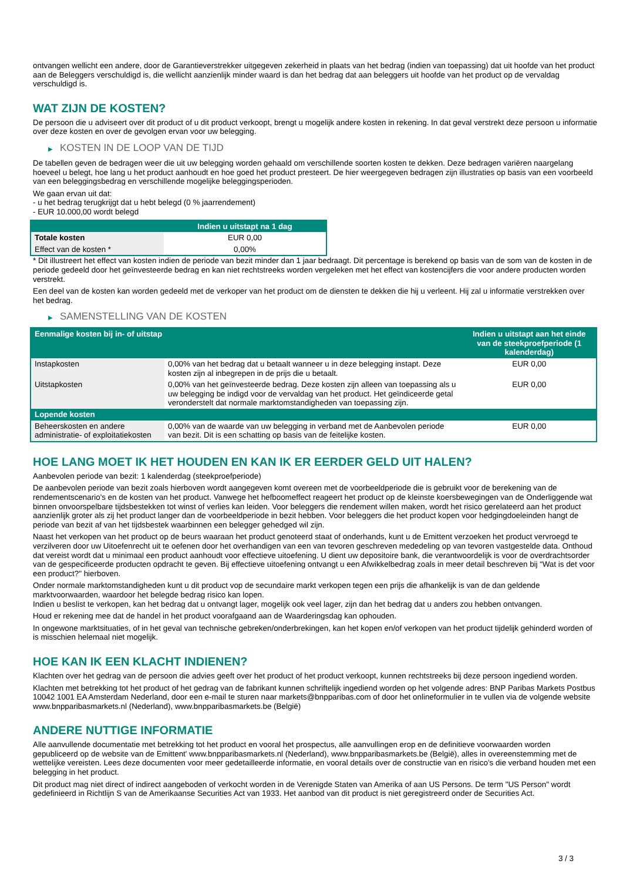ontvangen wellicht een andere, door de Garantieverstrekker uitgegeven zekerheid in plaats van het bedrag (indien van toepassing) dat uit hoofde van het product aan de Beleggers verschuldigd is, die wellicht aanzienlijk minder waard is dan het bedrag dat aan beleggers uit hoofde van het product op de vervaldag verschuldigd is.
WAT ZIJN DE KOSTEN?
De persoon die u adviseert over dit product of u dit product verkoopt, brengt u mogelijk andere kosten in rekening. In dat geval verstrekt deze persoon u informatie over deze kosten en over de gevolgen ervan voor uw belegging.
▶ KOSTEN IN DE LOOP VAN DE TIJD
De tabellen geven de bedragen weer die uit uw belegging worden gehaald om verschillende soorten kosten te dekken. Deze bedragen variëren naargelang hoeveel u belegt, hoe lang u het product aanhoudt en hoe goed het product presteert. De hier weergegeven bedragen zijn illustraties op basis van een voorbeeld van een beleggingsbedrag en verschillende mogelijke beleggingsperioden.
We gaan ervan uit dat:
- u het bedrag terugkrijgt dat u hebt belegd (0 % jaarrendement)
- EUR 10.000,00 wordt belegd
| | Indien u uitstapt na 1 dag |
| --- | --- |
| Totale kosten | EUR 0,00 |
| Effect van de kosten * | 0,00% |
* Dit illustreert het effect van kosten indien de periode van bezit minder dan 1 jaar bedraagt. Dit percentage is berekend op basis van de som van de kosten in de periode gedeeld door het geïnvesteerde bedrag en kan niet rechtstreeks worden vergeleken met het effect van kostencijfers die voor andere producten worden verstrekt.
Een deel van de kosten kan worden gedeeld met de verkoper van het product om de diensten te dekken die hij u verleent. Hij zal u informatie verstrekken over het bedrag.
▶ SAMENSTELLING VAN DE KOSTEN
| Eenmalige kosten bij in- of uitstap | | Indien u uitstapt aan het einde van de steekproefperiode (1 kalenderdag) |
| --- | --- | --- |
| Instapkosten | 0,00% van het bedrag dat u betaalt wanneer u in deze belegging instapt. Deze kosten zijn al inbegrepen in de prijs die u betaalt. | EUR 0,00 |
| Uitstapkosten | 0,00% van het geïnvesteerde bedrag. Deze kosten zijn alleen van toepassing als u uw belegging be indigd voor de vervaldag van het product. Het geïndiceerde getal veronderstelt dat normale marktomstandigheden van toepassing zijn. | EUR 0,00 |
| Lopende kosten | | |
| Beheerskosten en andere administratie- of exploitatiekosten | 0,00% van de waarde van uw belegging in verband met de Aanbevolen periode van bezit. Dit is een schatting op basis van de feitelijke kosten. | EUR 0,00 |
HOE LANG MOET IK HET HOUDEN EN KAN IK ER EERDER GELD UIT HALEN?
Aanbevolen periode van bezit: 1 kalenderdag (steekproefperiode)
De aanbevolen periode van bezit zoals hierboven wordt aangegeven komt overeen met de voorbeeldperiode die is gebruikt voor de berekening van de rendementscenario's en de kosten van het product. Vanwege het hefboomeffect reageert het product op de kleinste koersbewegingen van de Onderliggende wat binnen onvoorspelbare tijdsbestekken tot winst of verlies kan leiden. Voor beleggers die rendement willen maken, wordt het risico gerelateerd aan het product aanzienlijk groter als zij het product langer dan de voorbeeldperiode in bezit hebben. Voor beleggers die het product kopen voor hedgingdoeleinden hangt de periode van bezit af van het tijdsbestek waarbinnen een belegger gehedged wil zijn.
Naast het verkopen van het product op de beurs waaraan het product genoteerd staat of onderhands, kunt u de Emittent verzoeken het product vervroegd te verzilveren door uw Uitoefenrecht uit te oefenen door het overhandigen van een van tevoren geschreven mededeling op van tevoren vastgestelde data. Onthoud dat vereist wordt dat u minimaal een product aanhoudt voor effectieve uitoefening. U dient uw depositoire bank, die verantwoordelijk is voor de overdrachtsorder van de gespecificeerde producten opdracht te geven. Bij effectieve uitoefening ontvangt u een Afwikkelbedrag zoals in meer detail beschreven bij “Wat is det voor een product?" hierboven.
Onder normale marktomstandigheden kunt u dit product vop de secundaire markt verkopen tegen een prijs die afhankelijk is van de dan geldende marktvoorwaarden, waardoor het belegde bedrag risico kan lopen.
Indien u beslist te verkopen, kan het bedrag dat u ontvangt lager, mogelijk ook veel lager, zijn dan het bedrag dat u anders zou hebben ontvangen.
Houd er rekening mee dat de handel in het product voorafgaand aan de Waarderingsdag kan ophouden.
In ongewone marktsituaties, of in het geval van technische gebreken/onderbrekingen, kan het kopen en/of verkopen van het product tijdelijk gehinderd worden of is misschien helemaal niet mogelijk.
HOE KAN IK EEN KLACHT INDIENEN?
Klachten over het gedrag van de persoon die advies geeft over het product of het product verkoopt, kunnen rechtstreeks bij deze persoon ingediend worden.
Klachten met betrekking tot het product of het gedrag van de fabrikant kunnen schriftelijk ingediend worden op het volgende adres: BNP Paribas Markets Postbus 10042 1001 EA Amsterdam Nederland, door een e-mail te sturen naar markets@bnpparibas.com of door het onlineformulier in te vullen via de volgende website www.bnpparibasmarkets.nl (Nederland), www.bnpparibasmarkets.be (België)
ANDERE NUTTIGE INFORMATIE
Alle aanvullende documentatie met betrekking tot het product en vooral het prospectus, alle aanvullingen erop en de definitieve voorwaarden worden gepubliceerd op de website van de Emittent' www.bnpparibasmarkets.nl (Nederland), www.bnpparibasmarkets.be (België), alles in overeenstemming met de wettelijke vereisten. Lees deze documenten voor meer gedetailleerde informatie, en vooral details over de constructie van en risico’s die verband houden met een belegging in het product.
Dit product mag niet direct of indirect aangeboden of verkocht worden in de Verenigde Staten van Amerika of aan US Persons. De term "US Person" wordt gedefinieerd in Richtlijn S van de Amerikaanse Securities Act van 1933. Het aanbod van dit product is niet geregistreerd onder de Securities Act.
3 / 3